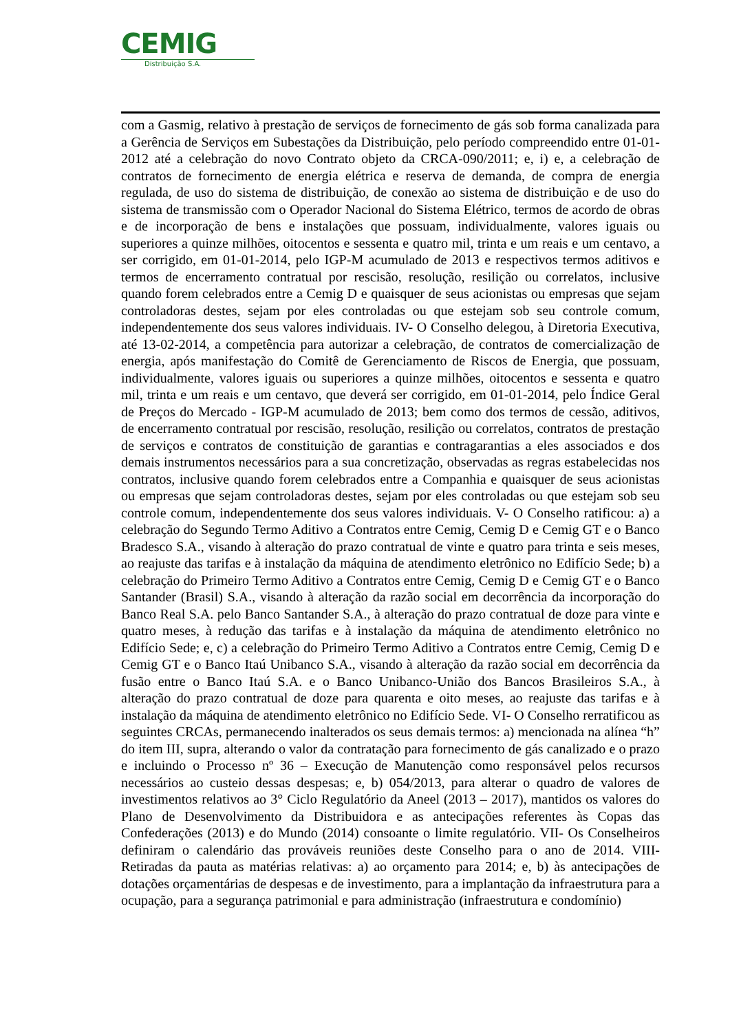CEMIG
Distribuição S.A.
com a Gasmig, relativo à prestação de serviços de fornecimento de gás sob forma canalizada para a Gerência de Serviços em Subestações da Distribuição, pelo período compreendido entre 01-01-2012 até a celebração do novo Contrato objeto da CRCA-090/2011; e, i) e, a celebração de contratos de fornecimento de energia elétrica e reserva de demanda, de compra de energia regulada, de uso do sistema de distribuição, de conexão ao sistema de distribuição e de uso do sistema de transmissão com o Operador Nacional do Sistema Elétrico, termos de acordo de obras e de incorporação de bens e instalações que possuam, individualmente, valores iguais ou superiores a quinze milhões, oitocentos e sessenta e quatro mil, trinta e um reais e um centavo, a ser corrigido, em 01-01-2014, pelo IGP-M acumulado de 2013 e respectivos termos aditivos e termos de encerramento contratual por rescisão, resolução, resilição ou correlatos, inclusive quando forem celebrados entre a Cemig D e quaisquer de seus acionistas ou empresas que sejam controladoras destes, sejam por eles controladas ou que estejam sob seu controle comum, independentemente dos seus valores individuais. IV- O Conselho delegou, à Diretoria Executiva, até 13-02-2014, a competência para autorizar a celebração, de contratos de comercialização de energia, após manifestação do Comitê de Gerenciamento de Riscos de Energia, que possuam, individualmente, valores iguais ou superiores a quinze milhões, oitocentos e sessenta e quatro mil, trinta e um reais e um centavo, que deverá ser corrigido, em 01-01-2014, pelo Índice Geral de Preços do Mercado - IGP-M acumulado de 2013; bem como dos termos de cessão, aditivos, de encerramento contratual por rescisão, resolução, resilição ou correlatos, contratos de prestação de serviços e contratos de constituição de garantias e contragarantias a eles associados e dos demais instrumentos necessários para a sua concretização, observadas as regras estabelecidas nos contratos, inclusive quando forem celebrados entre a Companhia e quaisquer de seus acionistas ou empresas que sejam controladoras destes, sejam por eles controladas ou que estejam sob seu controle comum, independentemente dos seus valores individuais. V- O Conselho ratificou: a) a celebração do Segundo Termo Aditivo a Contratos entre Cemig, Cemig D e Cemig GT e o Banco Bradesco S.A., visando à alteração do prazo contratual de vinte e quatro para trinta e seis meses, ao reajuste das tarifas e à instalação da máquina de atendimento eletrônico no Edifício Sede; b) a celebração do Primeiro Termo Aditivo a Contratos entre Cemig, Cemig D e Cemig GT e o Banco Santander (Brasil) S.A., visando à alteração da razão social em decorrência da incorporação do Banco Real S.A. pelo Banco Santander S.A., à alteração do prazo contratual de doze para vinte e quatro meses, à redução das tarifas e à instalação da máquina de atendimento eletrônico no Edifício Sede; e, c) a celebração do Primeiro Termo Aditivo a Contratos entre Cemig, Cemig D e Cemig GT e o Banco Itaú Unibanco S.A., visando à alteração da razão social em decorrência da fusão entre o Banco Itaú S.A. e o Banco Unibanco-União dos Bancos Brasileiros S.A., à alteração do prazo contratual de doze para quarenta e oito meses, ao reajuste das tarifas e à instalação da máquina de atendimento eletrônico no Edifício Sede. VI- O Conselho rerratificou as seguintes CRCAs, permanecendo inalterados os seus demais termos: a) mencionada na alínea “h” do item III, supra, alterando o valor da contratação para fornecimento de gás canalizado e o prazo e incluindo o Processo nº 36 – Execução de Manutenção como responsável pelos recursos necessários ao custeio dessas despesas; e, b) 054/2013, para alterar o quadro de valores de investimentos relativos ao 3° Ciclo Regulatório da Aneel (2013 – 2017), mantidos os valores do Plano de Desenvolvimento da Distribuidora e as antecipações referentes às Copas das Confederações (2013) e do Mundo (2014) consoante o limite regulatório. VII- Os Conselheiros definiram o calendário das prováveis reuniões deste Conselho para o ano de 2014. VIII- Retiradas da pauta as matérias relativas: a) ao orçamento para 2014; e, b) às antecipações de dotações orçamentárias de despesas e de investimento, para a implantação da infraestrutura para a ocupação, para a segurança patrimonial e para administração (infraestrutura e condomínio)